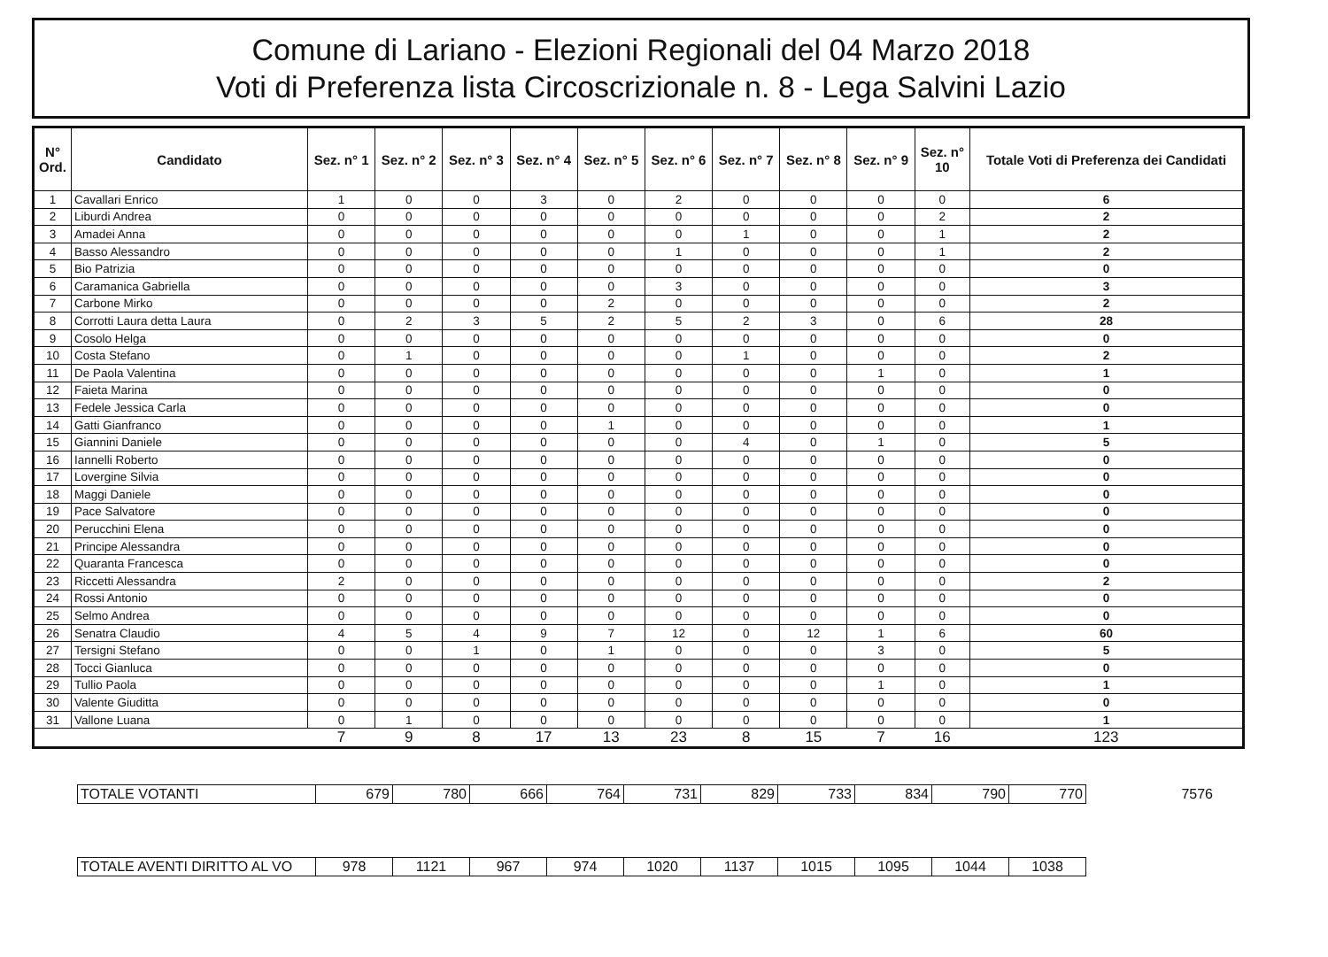Comune di Lariano - Elezioni Regionali del 04 Marzo 2018
Voti di Preferenza lista Circoscrizionale n. 8 - Lega Salvini Lazio
| N° Ord. | Candidato | Sez. n° 1 | Sez. n° 2 | Sez. n° 3 | Sez. n° 4 | Sez. n° 5 | Sez. n° 6 | Sez. n° 7 | Sez. n° 8 | Sez. n° 9 | Sez. n° 10 | Totale Voti di Preferenza dei Candidati |
| --- | --- | --- | --- | --- | --- | --- | --- | --- | --- | --- | --- | --- |
| 1 | Cavallari Enrico | 1 | 0 | 0 | 3 | 0 | 2 | 0 | 0 | 0 | 0 | 6 |
| 2 | Liburdi Andrea | 0 | 0 | 0 | 0 | 0 | 0 | 0 | 0 | 0 | 2 | 2 |
| 3 | Amadei Anna | 0 | 0 | 0 | 0 | 0 | 0 | 1 | 0 | 0 | 1 | 2 |
| 4 | Basso Alessandro | 0 | 0 | 0 | 0 | 0 | 1 | 0 | 0 | 0 | 1 | 2 |
| 5 | Bio Patrizia | 0 | 0 | 0 | 0 | 0 | 0 | 0 | 0 | 0 | 0 | 0 |
| 6 | Caramanica Gabriella | 0 | 0 | 0 | 0 | 0 | 3 | 0 | 0 | 0 | 0 | 3 |
| 7 | Carbone Mirko | 0 | 0 | 0 | 0 | 2 | 0 | 0 | 0 | 0 | 0 | 2 |
| 8 | Corrotti Laura detta Laura | 0 | 2 | 3 | 5 | 2 | 5 | 2 | 3 | 0 | 6 | 28 |
| 9 | Cosolo Helga | 0 | 0 | 0 | 0 | 0 | 0 | 0 | 0 | 0 | 0 | 0 |
| 10 | Costa Stefano | 0 | 1 | 0 | 0 | 0 | 0 | 1 | 0 | 0 | 0 | 2 |
| 11 | De Paola Valentina | 0 | 0 | 0 | 0 | 0 | 0 | 0 | 0 | 1 | 0 | 1 |
| 12 | Faieta Marina | 0 | 0 | 0 | 0 | 0 | 0 | 0 | 0 | 0 | 0 | 0 |
| 13 | Fedele Jessica Carla | 0 | 0 | 0 | 0 | 0 | 0 | 0 | 0 | 0 | 0 | 0 |
| 14 | Gatti Gianfranco | 0 | 0 | 0 | 0 | 1 | 0 | 0 | 0 | 0 | 0 | 1 |
| 15 | Giannini Daniele | 0 | 0 | 0 | 0 | 0 | 0 | 4 | 0 | 1 | 0 | 5 |
| 16 | Iannelli Roberto | 0 | 0 | 0 | 0 | 0 | 0 | 0 | 0 | 0 | 0 | 0 |
| 17 | Lovergine Silvia | 0 | 0 | 0 | 0 | 0 | 0 | 0 | 0 | 0 | 0 | 0 |
| 18 | Maggi Daniele | 0 | 0 | 0 | 0 | 0 | 0 | 0 | 0 | 0 | 0 | 0 |
| 19 | Pace Salvatore | 0 | 0 | 0 | 0 | 0 | 0 | 0 | 0 | 0 | 0 | 0 |
| 20 | Perucchini Elena | 0 | 0 | 0 | 0 | 0 | 0 | 0 | 0 | 0 | 0 | 0 |
| 21 | Principe Alessandra | 0 | 0 | 0 | 0 | 0 | 0 | 0 | 0 | 0 | 0 | 0 |
| 22 | Quaranta Francesca | 0 | 0 | 0 | 0 | 0 | 0 | 0 | 0 | 0 | 0 | 0 |
| 23 | Riccetti Alessandra | 2 | 0 | 0 | 0 | 0 | 0 | 0 | 0 | 0 | 0 | 2 |
| 24 | Rossi Antonio | 0 | 0 | 0 | 0 | 0 | 0 | 0 | 0 | 0 | 0 | 0 |
| 25 | Selmo Andrea | 0 | 0 | 0 | 0 | 0 | 0 | 0 | 0 | 0 | 0 | 0 |
| 26 | Senatra Claudio | 4 | 5 | 4 | 9 | 7 | 12 | 0 | 12 | 1 | 6 | 60 |
| 27 | Tersigni Stefano | 0 | 0 | 1 | 0 | 1 | 0 | 0 | 0 | 3 | 0 | 5 |
| 28 | Tocci Gianluca | 0 | 0 | 0 | 0 | 0 | 0 | 0 | 0 | 0 | 0 | 0 |
| 29 | Tullio Paola | 0 | 0 | 0 | 0 | 0 | 0 | 0 | 0 | 1 | 0 | 1 |
| 30 | Valente Giuditta | 0 | 0 | 0 | 0 | 0 | 0 | 0 | 0 | 0 | 0 | 0 |
| 31 | Vallone Luana | 0 | 1 | 0 | 0 | 0 | 0 | 0 | 0 | 0 | 0 | 1 |
| | | 7 | 9 | 8 | 17 | 13 | 23 | 8 | 15 | 7 | 16 | 123 |
| TOTALE VOTANTI | 679 | 780 | 666 | 764 | 731 | 829 | 733 | 834 | 790 | 770 | 7576 |
| TOTALE AVENTI DIRITTO AL VO | 978 | 1121 | 967 | 974 | 1020 | 1137 | 1015 | 1095 | 1044 | 1038 |